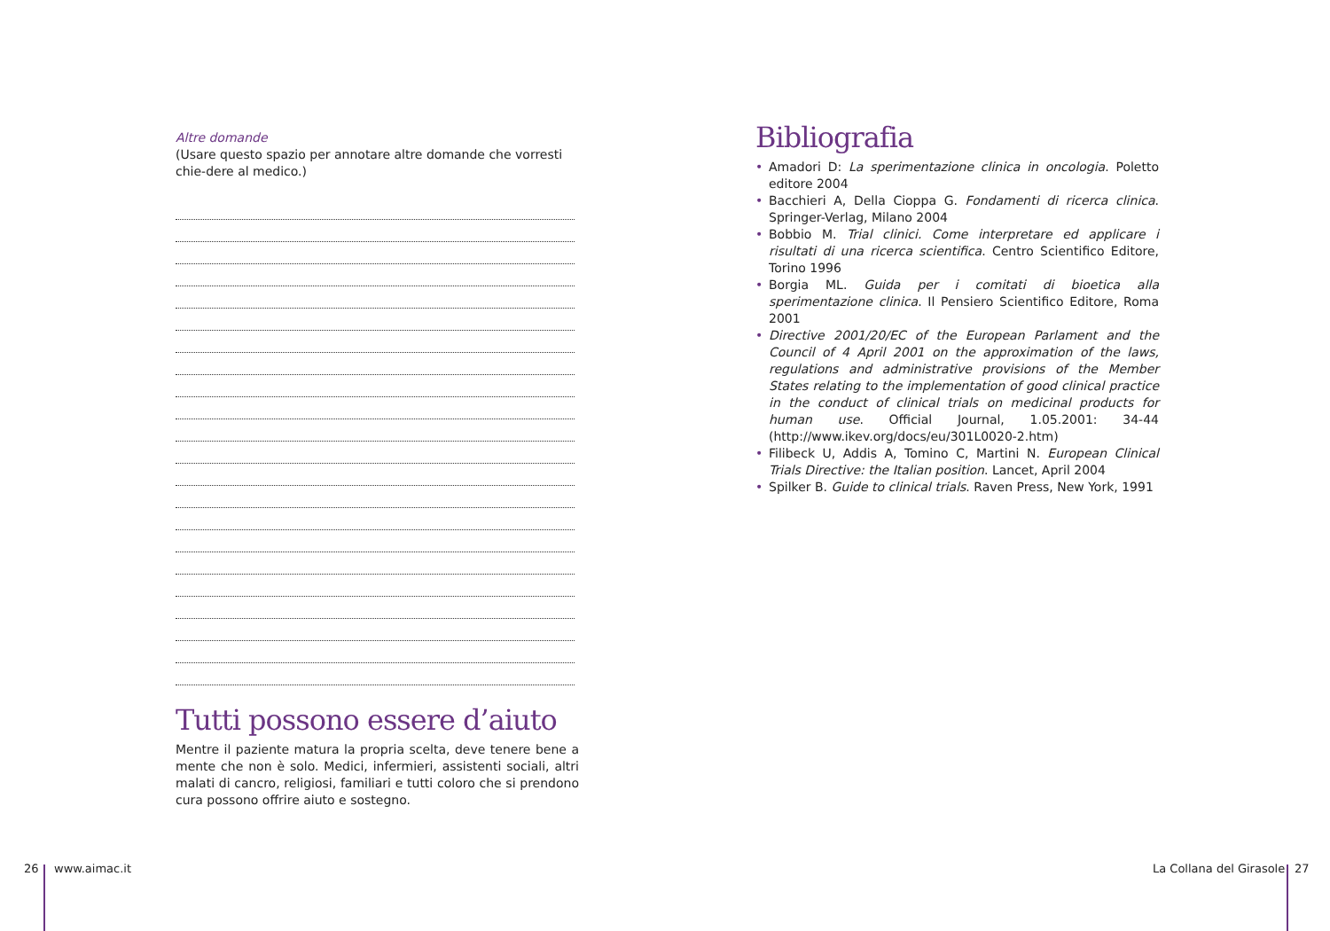Altre domande
(Usare questo spazio per annotare altre domande che vorresti chie-dere al medico.)
Tutti possono essere d’aiuto
Mentre il paziente matura la propria scelta, deve tenere bene a mente che non è solo. Medici, infermieri, assistenti sociali, altri malati di cancro, religiosi, familiari e tutti coloro che si prendono cura possono offrire aiuto e sostegno.
Bibliografia
• Amadori D: La sperimentazione clinica in oncologia. Poletto editore 2004
• Bacchieri A, Della Cioppa G. Fondamenti di ricerca clinica. Springer-Verlag, Milano 2004
• Bobbio M. Trial clinici. Come interpretare ed applicare i risultati di una ricerca scientifica. Centro Scientifico Editore, Torino 1996
• Borgia ML. Guida per i comitati di bioetica alla sperimentazione clinica. Il Pensiero Scientifico Editore, Roma 2001
• Directive 2001/20/EC of the European Parlament and the Council of 4 April 2001 on the approximation of the laws, regulations and administrative provisions of the Member States relating to the implementation of good clinical practice in the conduct of clinical trials on medicinal products for human use. Official Journal, 1.05.2001: 34-44 (http://www.ikev.org/docs/eu/301L0020-2.htm)
• Filibeck U, Addis A, Tomino C, Martini N. European Clinical Trials Directive: the Italian position. Lancet, April 2004
• Spilker B. Guide to clinical trials. Raven Press, New York, 1991
26 www.aimac.it La Collana del Girasole 27